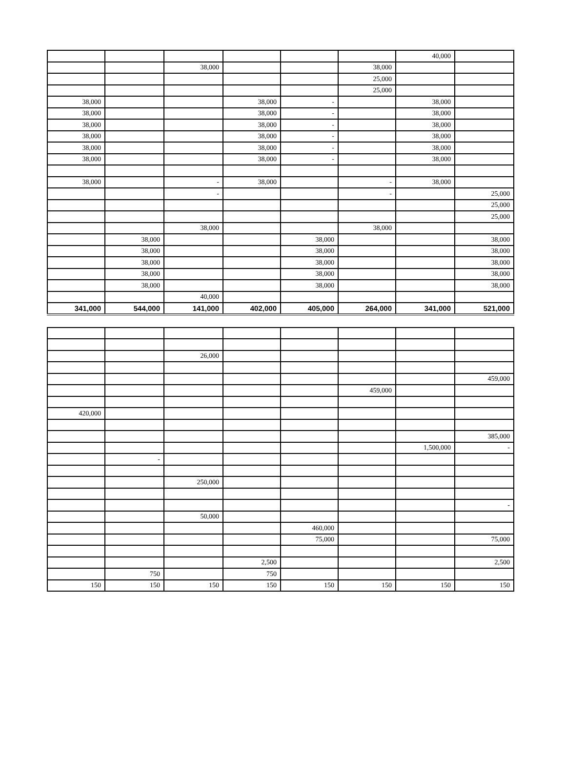| | | | | | | 40,000 | |
| | | 38,000 | | | 38,000 | | |
| | | | | | 25,000 | | |
| | | | | | 25,000 | | |
| 38,000 | | | 38,000 | - | | 38,000 | |
| 38,000 | | | 38,000 | - | | 38,000 | |
| 38,000 | | | 38,000 | - | | 38,000 | |
| 38,000 | | | 38,000 | - | | 38,000 | |
| 38,000 | | | 38,000 | - | | 38,000 | |
| 38,000 | | | 38,000 | - | | 38,000 | |
| 38,000 | | - | 38,000 | | - | 38,000 | |
| | | - | | | - | | 25,000 |
| | | | | | | | 25,000 |
| | | | | | | | 25,000 |
| | | 38,000 | | | 38,000 | | |
| | 38,000 | | | 38,000 | | | 38,000 |
| | 38,000 | | | 38,000 | | | 38,000 |
| | 38,000 | | | 38,000 | | | 38,000 |
| | 38,000 | | | 38,000 | | | 38,000 |
| | 38,000 | | | 38,000 | | | 38,000 |
| | | 40,000 | | | | | |
| 341,000 | 544,000 | 141,000 | 402,000 | 405,000 | 264,000 | 341,000 | 521,000 |
| | | 26,000 | | | | | |
| | | | | | | | 459,000 |
| | | | | | 459,000 | | |
| 420,000 | | | | | | | |
| | | | | | | | 385,000 |
| | | | | | | 1,500,000 | - |
| | - | | | | | | |
| | | 250,000 | | | | | |
| | | | | | | | - |
| | | 50,000 | | | | | |
| | | | | 460,000 | | | |
| | | | | 75,000 | | | 75,000 |
| | | | 2,500 | | | | 2,500 |
| | 750 | | 750 | | | | |
| 150 | 150 | 150 | 150 | 150 | 150 | 150 | 150 |